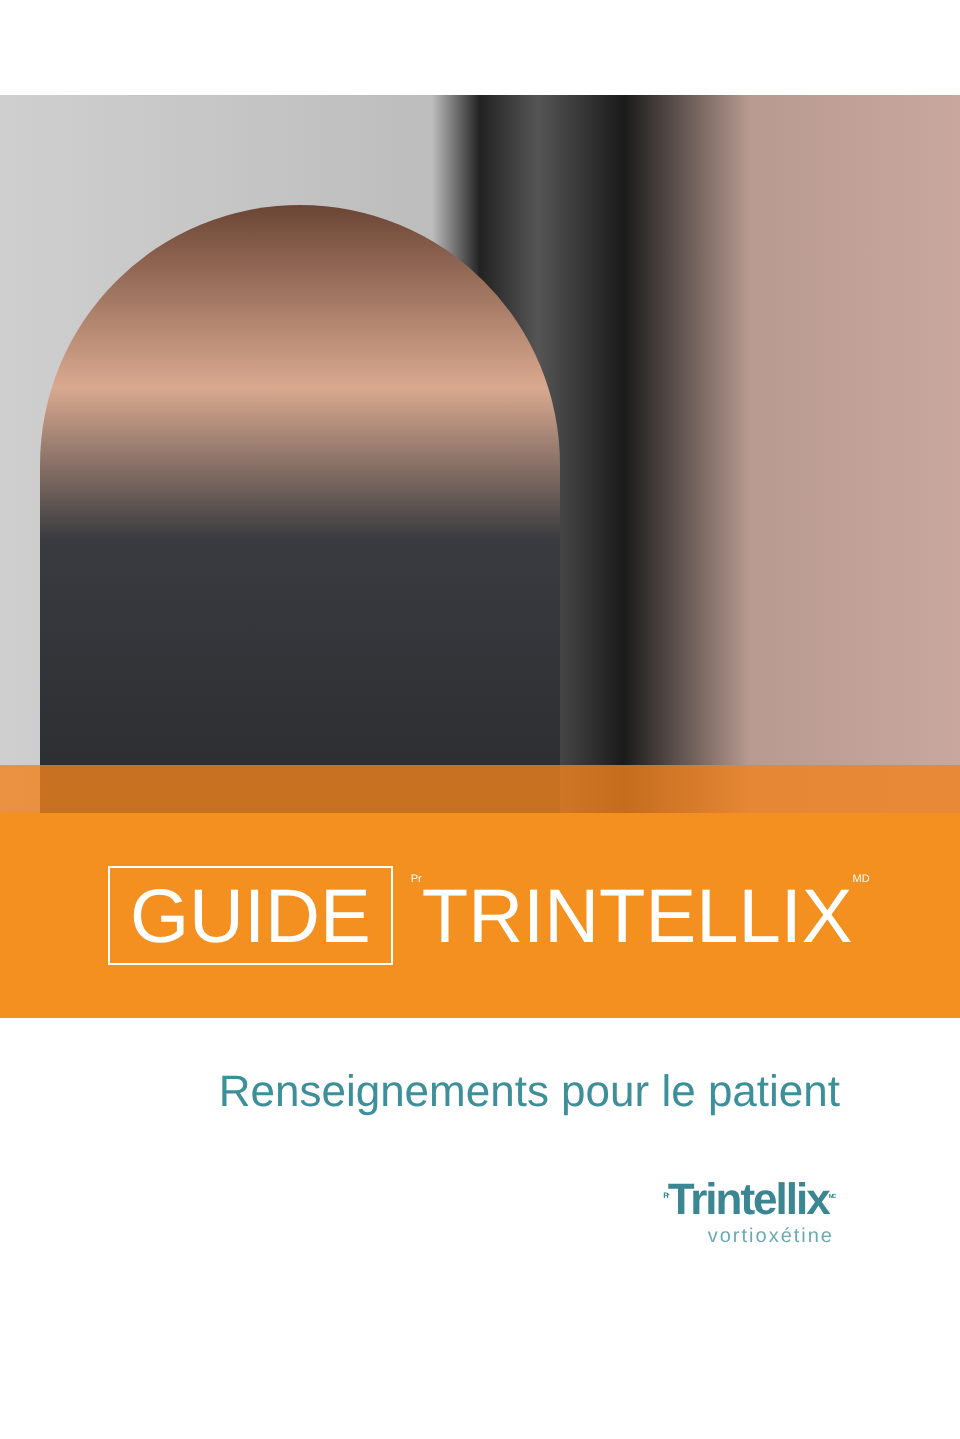GUIDE <sup>Pr</sup>TRINTELLIX<sup>MD</sup>
Renseignements pour le patient
<sup>Pr</sup>Trintellix<sup>MC</sup>
vortioxétine